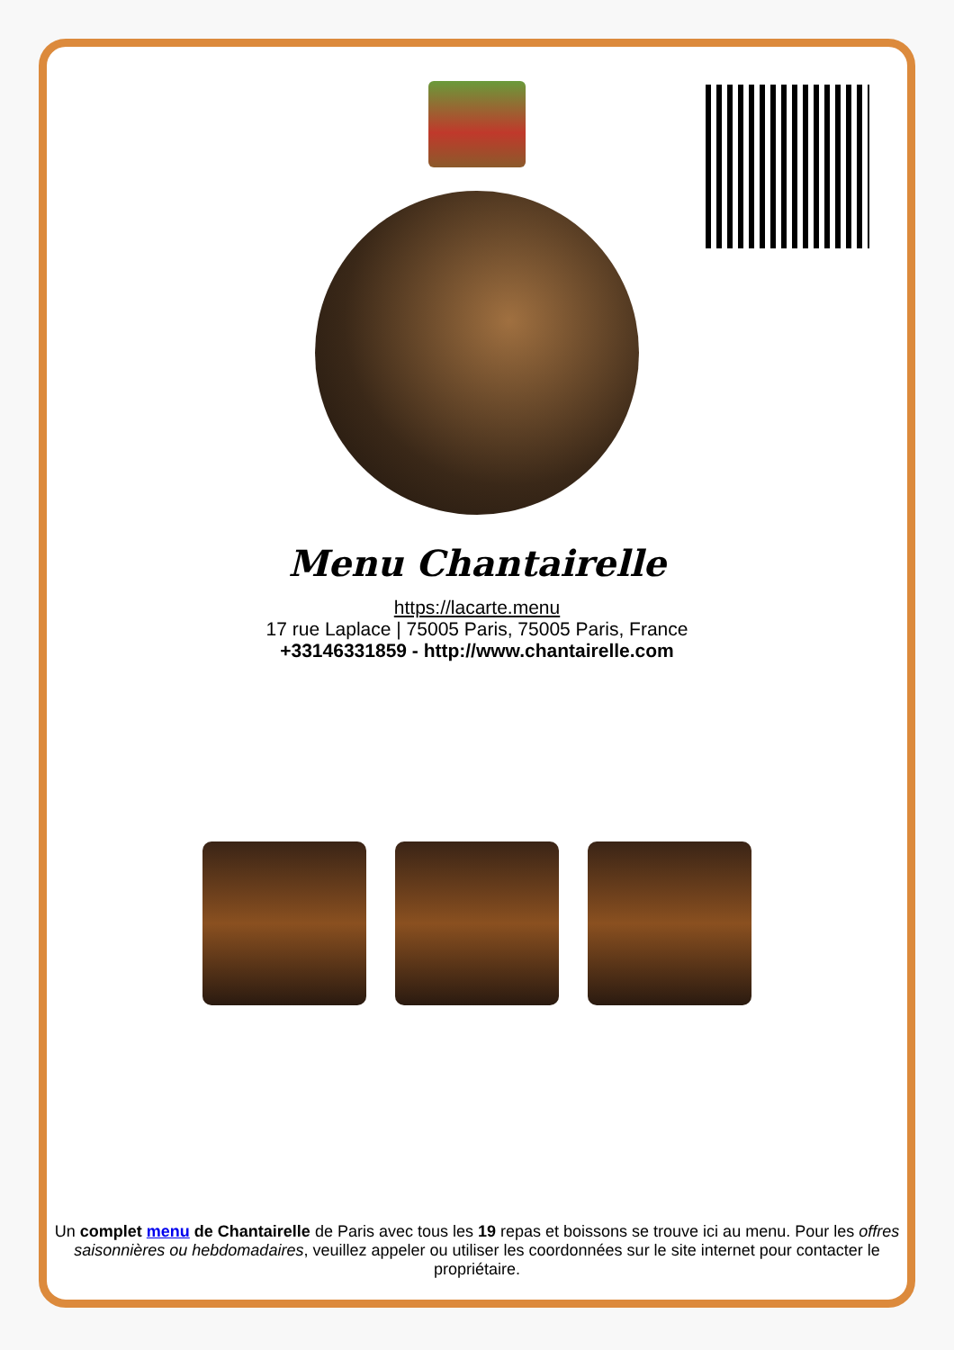Menu Chantairelle
https://lacarte.menu
17 rue Laplace | 75005 Paris, 75005 Paris, France
+33146331859 - http://www.chantairelle.com
Un complet menu de Chantairelle de Paris avec tous les 19 repas et boissons se trouve ici au menu. Pour les offres saisonnières ou hebdomadaires, veuillez appeler ou utiliser les coordonnées sur le site internet pour contacter le propriétaire.